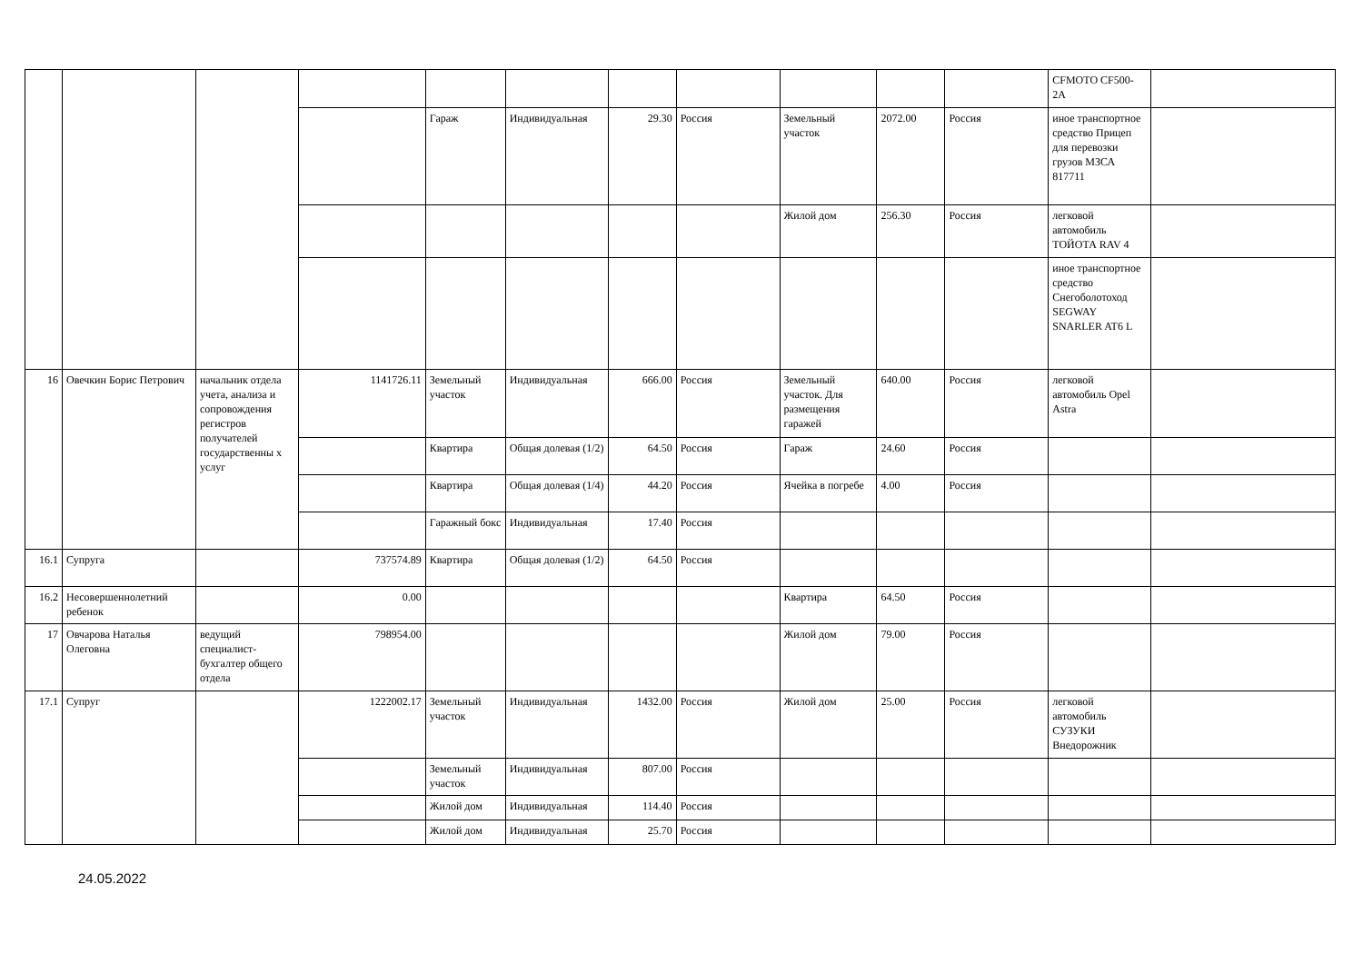| | | | | | | | | | | | CFMOTO CF500-2A | |
| | | | | Гараж | Индивидуальная | 29.30 | Россия | Земельный участок | 2072.00 | Россия | иное транспортное средство Прицеп для перевозки грузов МЗСА 817711 | |
| | | | | | | | | Жилой дом | 256.30 | Россия | легковой автомобиль ТОЙОТА RAV 4 | |
| | | | | | | | | | | | иное транспортное средство Снегоболотоход SEGWAY SNARLER AT6 L | |
| 16 | Овечкин Борис Петрович | начальник отдела учета, анализа и сопровождения регистров получателей государственны х услуг | 1141726.11 | Земельный участок | Индивидуальная | 666.00 | Россия | Земельный участок. Для размещения гаражей | 640.00 | Россия | легковой автомобиль Opel Astra | |
| | | | | Квартира | Общая долевая (1/2) | 64.50 | Россия | Гараж | 24.60 | Россия | | |
| | | | | Квартира | Общая долевая (1/4) | 44.20 | Россия | Ячейка в погребе | 4.00 | Россия | | |
| | | | | Гаражный бокс | Индивидуальная | 17.40 | Россия | | | | | |
| 16.1 | Супруга | | 737574.89 | Квартира | Общая долевая (1/2) | 64.50 | Россия | | | | | |
| 16.2 | Несовершеннолетний ребенок | | 0.00 | | | | | Квартира | 64.50 | Россия | | |
| 17 | Овчарова Наталья Олеговна | ведущий специалист-бухгалтер общего отдела | 798954.00 | | | | | Жилой дом | 79.00 | Россия | | |
| 17.1 | Супруг | | 1222002.17 | Земельный участок | Индивидуальная | 1432.00 | Россия | Жилой дом | 25.00 | Россия | легковой автомобиль СУЗУКИ Внедорожник | |
| | | | | Земельный участок | Индивидуальная | 807.00 | Россия | | | | | |
| | | | | Жилой дом | Индивидуальная | 114.40 | Россия | | | | | |
| | | | | Жилой дом | Индивидуальная | 25.70 | Россия | | | | | |
24.05.2022